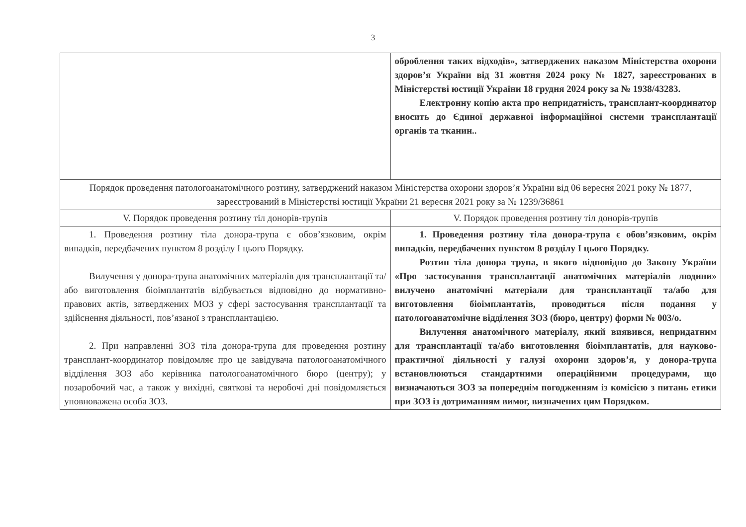3
| | оброблення таких відходів», затверджених наказом Міністерства охорони здоров’я України від 31 жовтня 2024 року № 1827, зареєстрованих в Міністерстві юстиції України 18 грудня 2024 року за № 1938/43283. Електронну копію акта про непридатність, трансплант-координатор вносить до Єдиної державної інформаційної системи трансплантації органів та тканин.. |
| Порядок проведення патологоанатомічного розтину, затверджений наказом Міністерства охорони здоров’я України від 06 вересня 2021 року № 1877, зареєстрований в Міністерстві юстиції України 21 вересня 2021 року за № 1239/36861 | |
| V. Порядок проведення розтину тіл донорів-трупів | V. Порядок проведення розтину тіл донорів-трупів |
| 1. Проведення розтину тіла донора-трупа є обов’язковим, окрім випадків, передбачених пунктом 8 розділу І цього Порядку. Вилучення у донора-трупа анатомічних матеріалів для трансплантації та/або виготовлення біоімплантатів відбувається відповідно до нормативно-правових актів, затверджених МОЗ у сфері застосування трансплантації та здійснення діяльності, пов’язаної з трансплантацією. 2. При направленні ЗОЗ тіла донора-трупа для проведення розтину трансплант-координатор повідомляє про це завідувача патологоанатомічного відділення ЗОЗ або керівника патологоанатомічного бюро (центру); у позаробочий час, а також у вихідні, святкові та неробочі дні повідомляється уповноважена особа ЗОЗ. | 1. Проведення розтину тіла донора-трупа є обов’язковим, окрім випадків, передбачених пунктом 8 розділу І цього Порядку. Розтин тіла донора трупа, в якого відповідно до Закону України «Про застосування трансплантації анатомічних матеріалів людини» вилучено анатомічні матеріали для трансплантації та/або для виготовлення біоімплантатів, проводиться після подання у патологоанатомічне відділення ЗОЗ (бюро, центру) форми № 003/о. Вилучення анатомічного матеріалу, який виявився, непридатним для трансплантації та/або виготовлення біоімплантатів, для науково-практичної діяльності у галузі охорони здоров’я, у донора-трупа встановлюються стандартними операційними процедурами, що визначаються ЗОЗ за попереднім погодженням із комісією з питань етики при ЗОЗ із дотриманням вимог, визначених цим Порядком. |